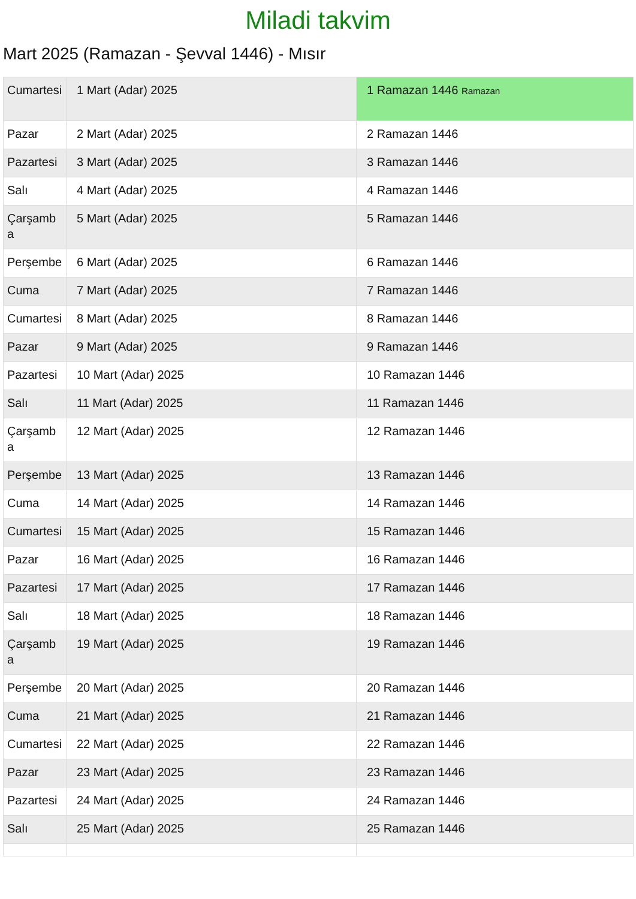Miladi takvim
Mart 2025 (Ramazan - Şevval 1446) - Mısır
| Cumartesi | 1 Mart (Adar) 2025 | 1 Ramazan 1446 Ramazan |
| Pazar | 2 Mart (Adar) 2025 | 2 Ramazan 1446 |
| Pazartesi | 3 Mart (Adar) 2025 | 3 Ramazan 1446 |
| Salı | 4 Mart (Adar) 2025 | 4 Ramazan 1446 |
| Çarşamba | 5 Mart (Adar) 2025 | 5 Ramazan 1446 |
| Perşembe | 6 Mart (Adar) 2025 | 6 Ramazan 1446 |
| Cuma | 7 Mart (Adar) 2025 | 7 Ramazan 1446 |
| Cumartesi | 8 Mart (Adar) 2025 | 8 Ramazan 1446 |
| Pazar | 9 Mart (Adar) 2025 | 9 Ramazan 1446 |
| Pazartesi | 10 Mart (Adar) 2025 | 10 Ramazan 1446 |
| Salı | 11 Mart (Adar) 2025 | 11 Ramazan 1446 |
| Çarşamba | 12 Mart (Adar) 2025 | 12 Ramazan 1446 |
| Perşembe | 13 Mart (Adar) 2025 | 13 Ramazan 1446 |
| Cuma | 14 Mart (Adar) 2025 | 14 Ramazan 1446 |
| Cumartesi | 15 Mart (Adar) 2025 | 15 Ramazan 1446 |
| Pazar | 16 Mart (Adar) 2025 | 16 Ramazan 1446 |
| Pazartesi | 17 Mart (Adar) 2025 | 17 Ramazan 1446 |
| Salı | 18 Mart (Adar) 2025 | 18 Ramazan 1446 |
| Çarşamba | 19 Mart (Adar) 2025 | 19 Ramazan 1446 |
| Perşembe | 20 Mart (Adar) 2025 | 20 Ramazan 1446 |
| Cuma | 21 Mart (Adar) 2025 | 21 Ramazan 1446 |
| Cumartesi | 22 Mart (Adar) 2025 | 22 Ramazan 1446 |
| Pazar | 23 Mart (Adar) 2025 | 23 Ramazan 1446 |
| Pazartesi | 24 Mart (Adar) 2025 | 24 Ramazan 1446 |
| Salı | 25 Mart (Adar) 2025 | 25 Ramazan 1446 |